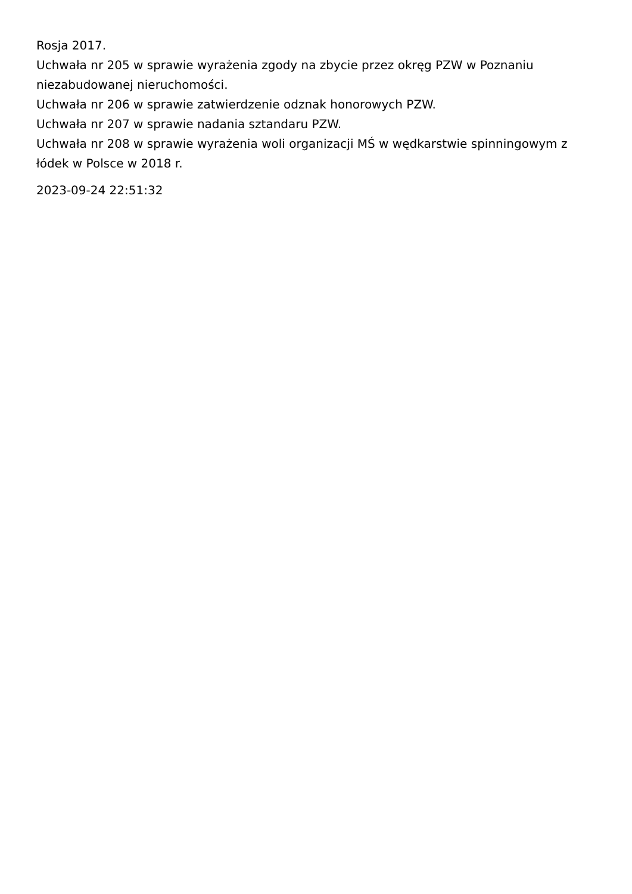Rosja 2017.
Uchwała nr 205 w sprawie wyrażenia zgody na zbycie przez okręg PZW w Poznaniu niezabudowanej nieruchomości.
Uchwała nr 206 w sprawie zatwierdzenie odznak honorowych PZW.
Uchwała nr 207 w sprawie nadania sztandaru PZW.
Uchwała nr 208 w sprawie wyrażenia woli organizacji MŚ w wędkarstwie spinningowym z łódek w Polsce w 2018 r.
2023-09-24 22:51:32